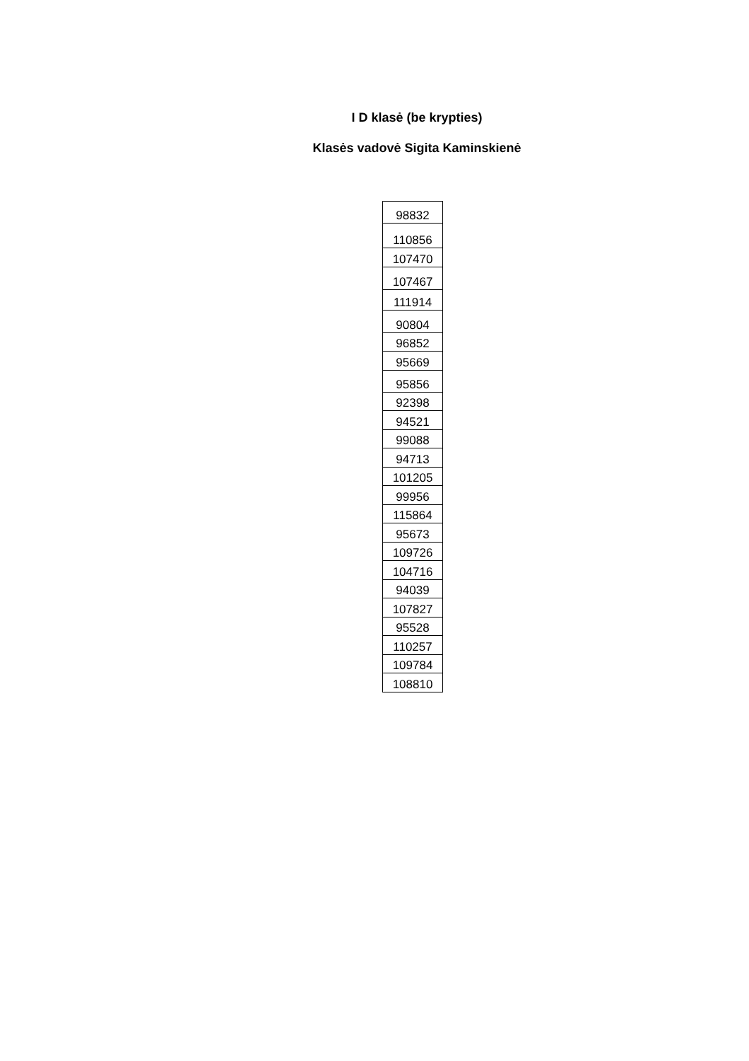I D klasė (be krypties)
Klasės vadovė Sigita Kaminskienė
| 98832 |
| 110856 |
| 107470 |
| 107467 |
| 111914 |
| 90804 |
| 96852 |
| 95669 |
| 95856 |
| 92398 |
| 94521 |
| 99088 |
| 94713 |
| 101205 |
| 99956 |
| 115864 |
| 95673 |
| 109726 |
| 104716 |
| 94039 |
| 107827 |
| 95528 |
| 110257 |
| 109784 |
| 108810 |